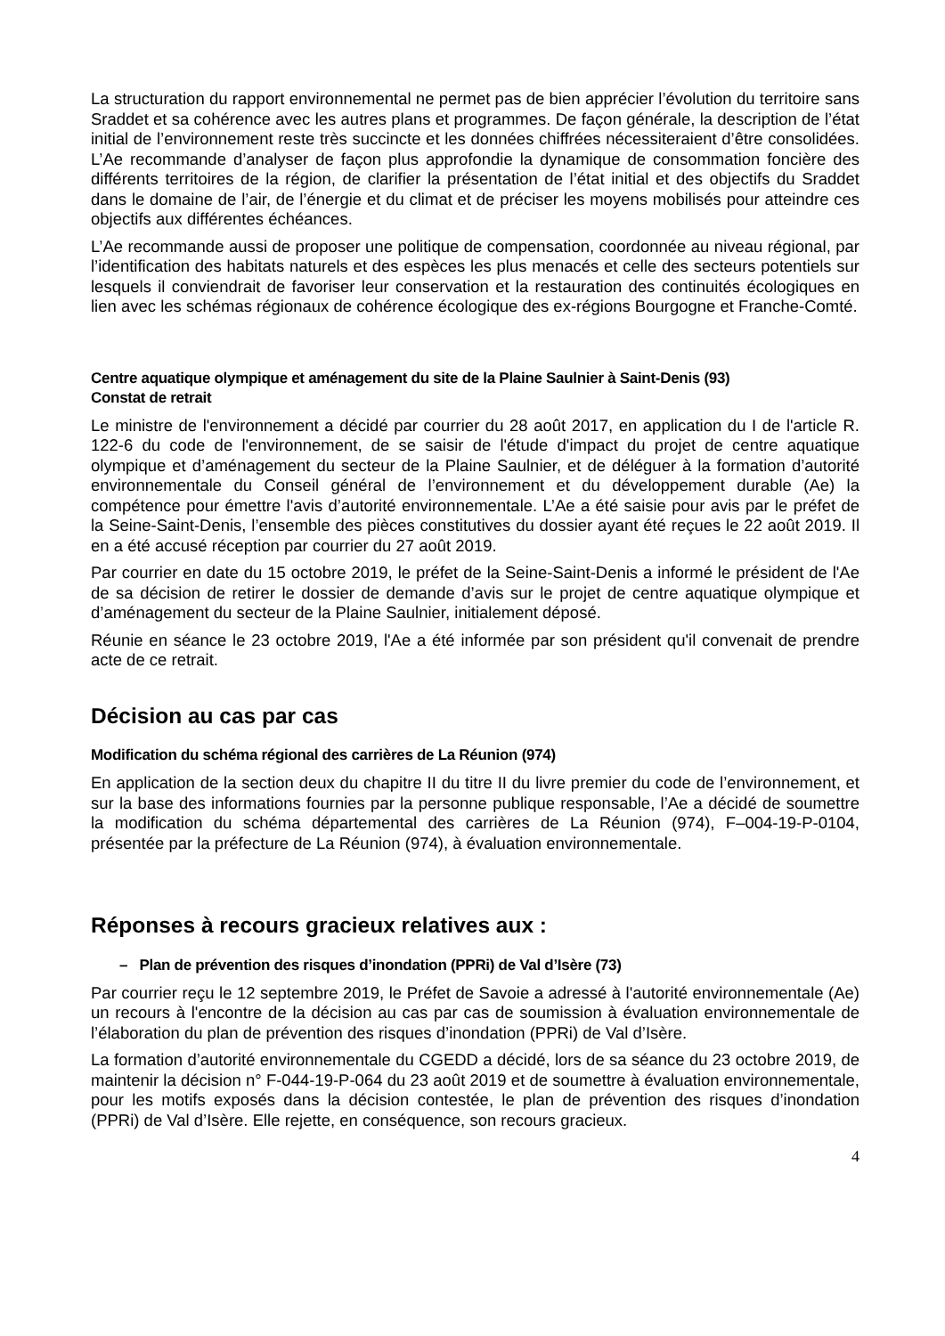La structuration du rapport environnemental ne permet pas de bien apprécier l’évolution du territoire sans Sraddet et sa cohérence avec les autres plans et programmes. De façon générale, la description de l’état initial de l’environnement reste très succincte et les données chiffrées nécessiteraient d’être consolidées. L’Ae recommande d’analyser de façon plus approfondie la dynamique de consommation foncière des différents territoires de la région, de clarifier la présentation de l’état initial et des objectifs du Sraddet dans le domaine de l’air, de l’énergie et du climat et de préciser les moyens mobilisés pour atteindre ces objectifs aux différentes échéances.
L’Ae recommande aussi de proposer une politique de compensation, coordonnée au niveau régional, par l’identification des habitats naturels et des espèces les plus menacés et celle des secteurs potentiels sur lesquels il conviendrait de favoriser leur conservation et la restauration des continuités écologiques en lien avec les schémas régionaux de cohérence écologique des ex-régions Bourgogne et Franche-Comté.
Centre aquatique olympique et aménagement du site de la Plaine Saulnier à Saint-Denis (93)
Constat de retrait
Le ministre de l'environnement a décidé par courrier du 28 août 2017, en application du I de l'article R. 122-6 du code de l'environnement, de se saisir de l'étude d'impact du projet de centre aquatique olympique et d’aménagement du secteur de la Plaine Saulnier, et de déléguer à la formation d’autorité environnementale du Conseil général de l’environnement et du développement durable (Ae) la compétence pour émettre l'avis d’autorité environnementale. L’Ae a été saisie pour avis par le préfet de la Seine-Saint-Denis, l’ensemble des pièces constitutives du dossier ayant été reçues le 22 août 2019. Il en a été accusé réception par courrier du 27 août 2019.
Par courrier en date du 15 octobre 2019, le préfet de la Seine-Saint-Denis a informé le président de l'Ae de sa décision de retirer le dossier de demande d’avis sur le projet de centre aquatique olympique et d’aménagement du secteur de la Plaine Saulnier, initialement déposé.
Réunie en séance le 23 octobre 2019, l'Ae a été informée par son président qu'il convenait de prendre acte de ce retrait.
Décision au cas par cas
Modification du schéma régional des carrières de La Réunion (974)
En application de la section deux du chapitre II du titre II du livre premier du code de l’environnement, et sur la base des informations fournies par la personne publique responsable, l’Ae a décidé de soumettre la modification du schéma départemental des carrières de La Réunion (974), F–004-19-P-0104, présentée par la préfecture de La Réunion (974), à évaluation environnementale.
Réponses à recours gracieux relatives aux :
– Plan de prévention des risques d’inondation (PPRi) de Val d’Isère (73)
Par courrier reçu le 12 septembre 2019, le Préfet de Savoie a adressé à l'autorité environnementale (Ae) un recours à l'encontre de la décision au cas par cas de soumission à évaluation environnementale de l’élaboration du plan de prévention des risques d’inondation (PPRi) de Val d’Isère.
La formation d’autorité environnementale du CGEDD a décidé, lors de sa séance du 23 octobre 2019, de maintenir la décision n° F-044-19-P-064 du 23 août 2019 et de soumettre à évaluation environnementale, pour les motifs exposés dans la décision contestée, le plan de prévention des risques d’inondation (PPRi) de Val d’Isère. Elle rejette, en conséquence, son recours gracieux.
4